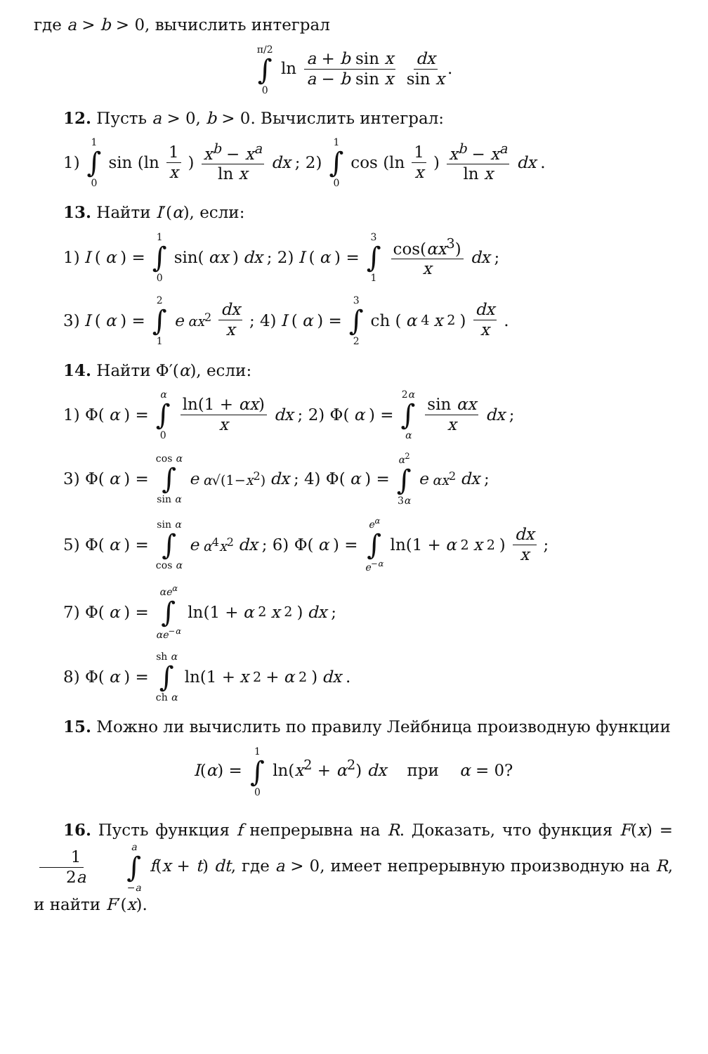где a > b > 0, вычислить интеграл
π/2 ∫ 0 ln a + b sin x a − b sin x dx sin x.
12. Пусть a > 0, b > 0. Вычислить интеграл:
1) 1 ∫ 0 sin (ln 1 x) x<sup>b</sup> − x<sup>a</sup> ln x dx; 2) 1 ∫ 0 cos (ln 1 x) x<sup>b</sup> − x<sup>a</sup> ln x dx.
13. Найти I′(α), если:
1) I (α) = 1 ∫ 0 sin(αx) dx; 2) I (α) = 3 ∫ 1 cos(αx<sup>3</sup>) x dx;
3) I (α) = 2 ∫ 1 e<sup>αx<sup>2</sup></sup> dx x; 4) I (α) = 3 ∫ 2 ch (α<sup>4</sup> x<sup>2</sup>) dx x.
14. Найти Φ′(α), если:
1) Φ(α) = α ∫ 0 ln(1 + αx) x dx; 2) Φ(α) = 2α ∫ α sin αx x dx;
3) Φ(α) = cos α ∫ sin α e<sup>α√(1−x<sup>2</sup>)</sup> dx; 4) Φ(α) = α<sup>2</sup> ∫ 3α e<sup>αx<sup>2</sup></sup> dx;
5) Φ(α) = sin α ∫ cos α e<sup>α<sup>4</sup>x<sup>2</sup></sup> dx; 6) Φ(α) = e<sup>α</sup> ∫ e<sup>−α</sup> ln(1 + α<sup>2</sup> x<sup>2</sup>) dx x;
7) Φ(α) = αe<sup>α</sup> ∫ αe<sup>−α</sup> ln(1 + α<sup>2</sup> x<sup>2</sup>) dx;
8) Φ(α) = sh α ∫ ch α ln(1 + x<sup>2</sup> + α<sup>2</sup>) dx.
15. Можно ли вычислить по правилу Лейбница производную функции
I(α) = 1 ∫ 0 ln(x<sup>2</sup> + α<sup>2</sup>) dx при α = 0?
16. Пусть функция f непрерывна на R. Доказать, что функция F(x) = 1 2a a ∫ −a f(x + t) dt, где a > 0, имеет непрерывную производную на R, и найти F′(x).